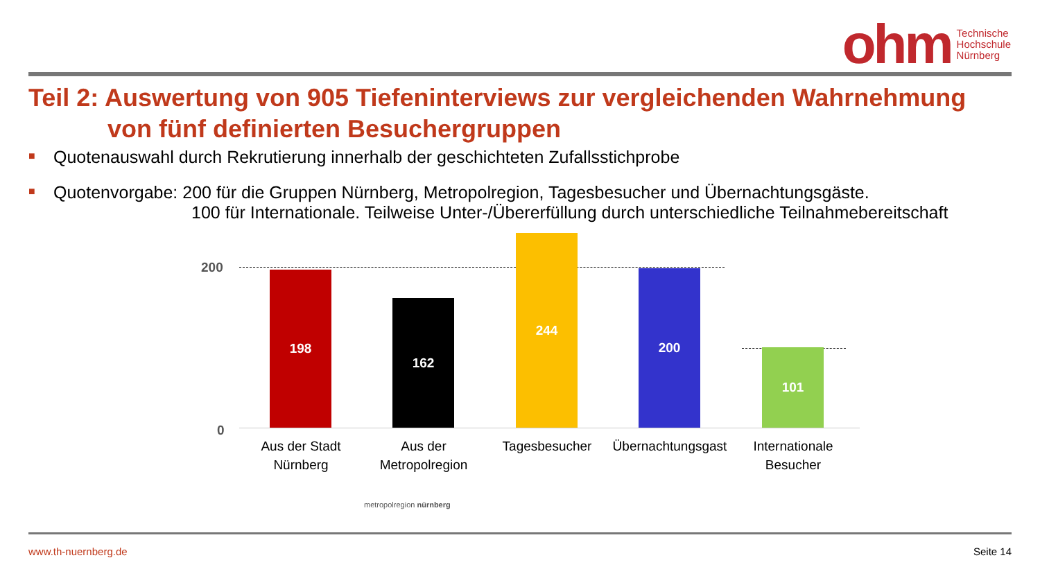ohm
Technische
Hochschule
Nürnberg
Teil 2: Auswertung von 905 Tiefeninterviews zur vergleichenden Wahrnehmung
von fünf definierten Besuchergruppen
■ Quotenauswahl durch Rekrutierung innerhalb der geschichteten Zufallsstichprobe
■ Quotenvorgabe: 200 für die Gruppen Nürnberg, Metropolregion, Tagesbesucher und Übernachtungsgäste.
100 für Internationale. Teilweise Unter-/Übererfüllung durch unterschiedliche Teilnahmebereitschaft
200
0
198 162 244 200 101
Aus der Stadt Nürnberg
Aus der Metropolregion
Tagesbesucher
Übernachtungsgast
Internationale Besucher
metropolregion nürnberg
www.th-nuernberg.de Seite 14